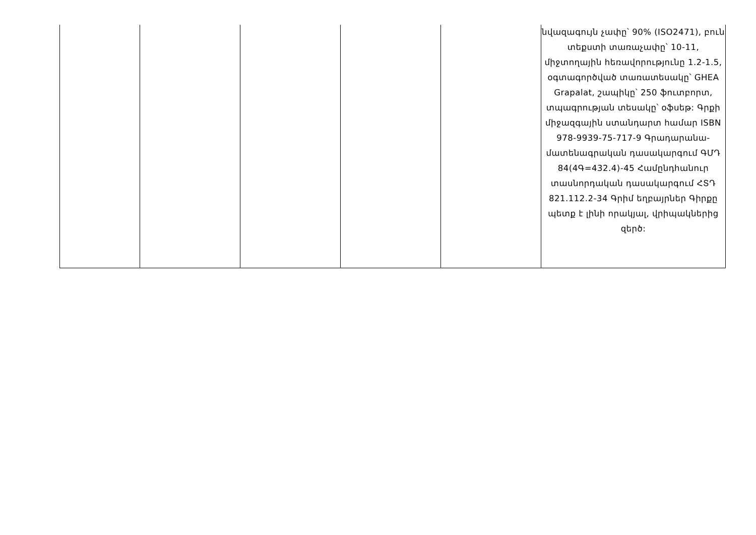| | | | | | նվազագույն չափը՝ 90% (ISO2471), բուն տեքստի տառաչափը՝ 10-11, միջտողային հեռավորությունը 1.2-1.5, օգտագործված տառատեսակը՝ GHEA Grapalat, շապիկը՝ 250 ֆուտբորտ, տպագրության տեսակը՝ օֆսեթ: Գրքի միջազգային ստանդարտ համար ISBN 978-9939-75-717-9 Գրադարանա-մատենագրական դասակարգում ԳՄԴ 84(4Գ=432.4)-45 Համընդհանուր տասնորդական դասակարգում ՀՏԴ 821.112.2-34 Գրիմ եղբայրներ Գիրքը պետք է լինի որակյալ, վրիպակներից զերծ: |